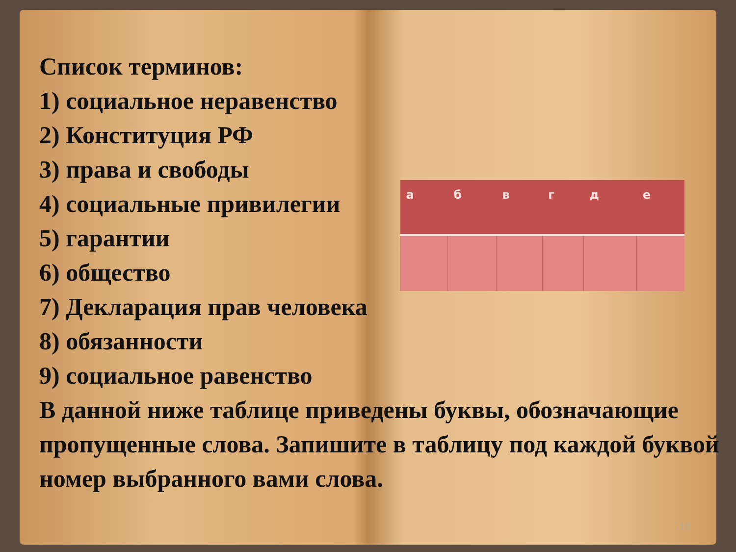Список терминов:
1) социальное неравенство
2) Конституция РФ
3) права и свободы
4) социальные привилегии
5) гарантии
6) общество
7) Декларация прав человека
8) обязанности
9) социальное равенство
В данной ниже таблице приведены буквы, обозначающие пропущенные слова. Запишите в таблицу под каждой буквой номер выбранного вами слова.
| а | б | в | г | д | е |
| --- | --- | --- | --- | --- | --- |
18